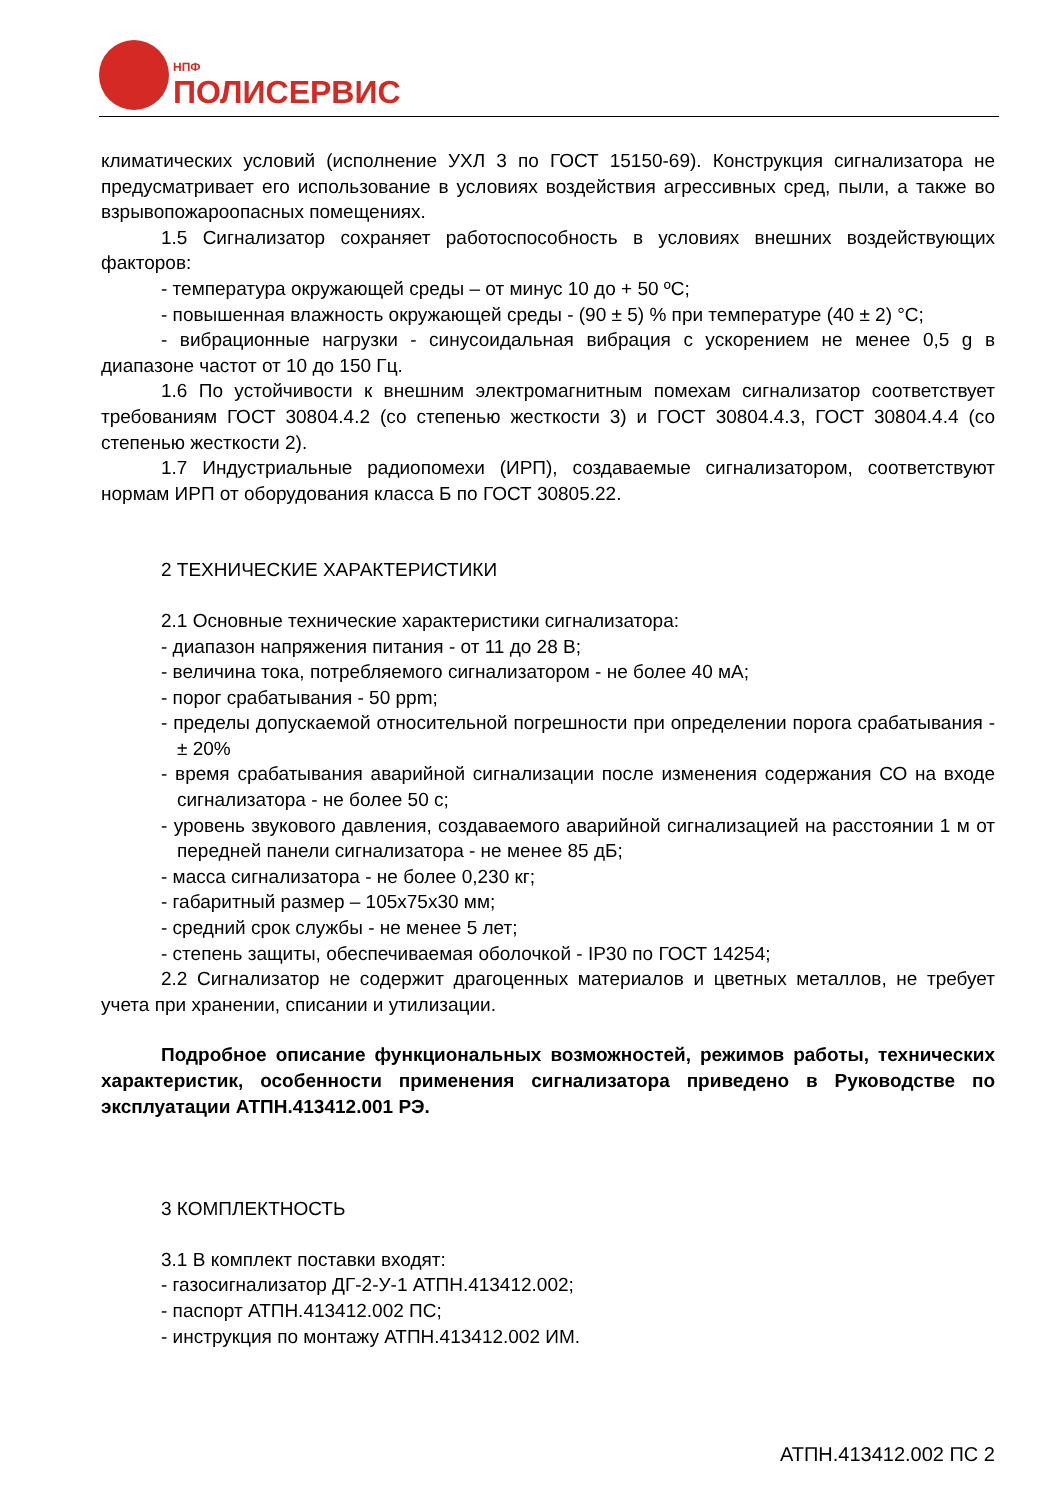НПФ
ПОЛИСЕРВИС
климатических условий (исполнение УХЛ 3 по ГОСТ 15150-69). Конструкция сигнализатора не предусматривает его использование в условиях воздействия агрессивных сред, пыли, а также во взрывопожароопасных помещениях.
1.5 Сигнализатор сохраняет работоспособность в условиях внешних воздействующих факторов:
- температура окружающей среды – от минус 10 до + 50 ºС;
- повышенная влажность окружающей среды - (90 ± 5) % при температуре (40 ± 2) °С;
- вибрационные нагрузки - синусоидальная вибрация с ускорением не менее 0,5 g в диапазоне частот от 10 до 150 Гц.
1.6 По устойчивости к внешним электромагнитным помехам сигнализатор соответствует требованиям ГОСТ 30804.4.2 (со степенью жесткости 3) и ГОСТ 30804.4.3, ГОСТ 30804.4.4 (со степенью жесткости 2).
1.7 Индустриальные радиопомехи (ИРП), создаваемые сигнализатором, соответствуют нормам ИРП от оборудования класса Б по ГОСТ 30805.22.
2 ТЕХНИЧЕСКИЕ ХАРАКТЕРИСТИКИ
2.1 Основные технические характеристики сигнализатора:
- диапазон напряжения питания - от 11 до 28 В;
- величина тока, потребляемого сигнализатором - не более 40 мА;
- порог срабатывания - 50 ppm;
- пределы допускаемой относительной погрешности при определении порога срабатывания - ± 20%
- время срабатывания аварийной сигнализации после изменения содержания СО на входе сигнализатора - не более 50 с;
- уровень звукового давления, создаваемого аварийной сигнализацией на расстоянии 1 м от передней панели сигнализатора - не менее 85 дБ;
- масса сигнализатора - не более 0,230 кг;
- габаритный размер – 105х75х30 мм;
- средний срок службы - не менее 5 лет;
- степень защиты, обеспечиваемая оболочкой - IP30 по ГОСТ 14254;
2.2 Сигнализатор не содержит драгоценных материалов и цветных металлов, не требует учета при хранении, списании и утилизации.
Подробное описание функциональных возможностей, режимов работы, технических характеристик, особенности применения сигнализатора приведено в Руководстве по эксплуатации АТПН.413412.001 РЭ.
3 КОМПЛЕКТНОСТЬ
3.1 В комплект поставки входят:
- газосигнализатор ДГ-2-У-1 АТПН.413412.002;
- паспорт АТПН.413412.002 ПС;
- инструкция по монтажу АТПН.413412.002 ИМ.
АТПН.413412.002 ПС 2